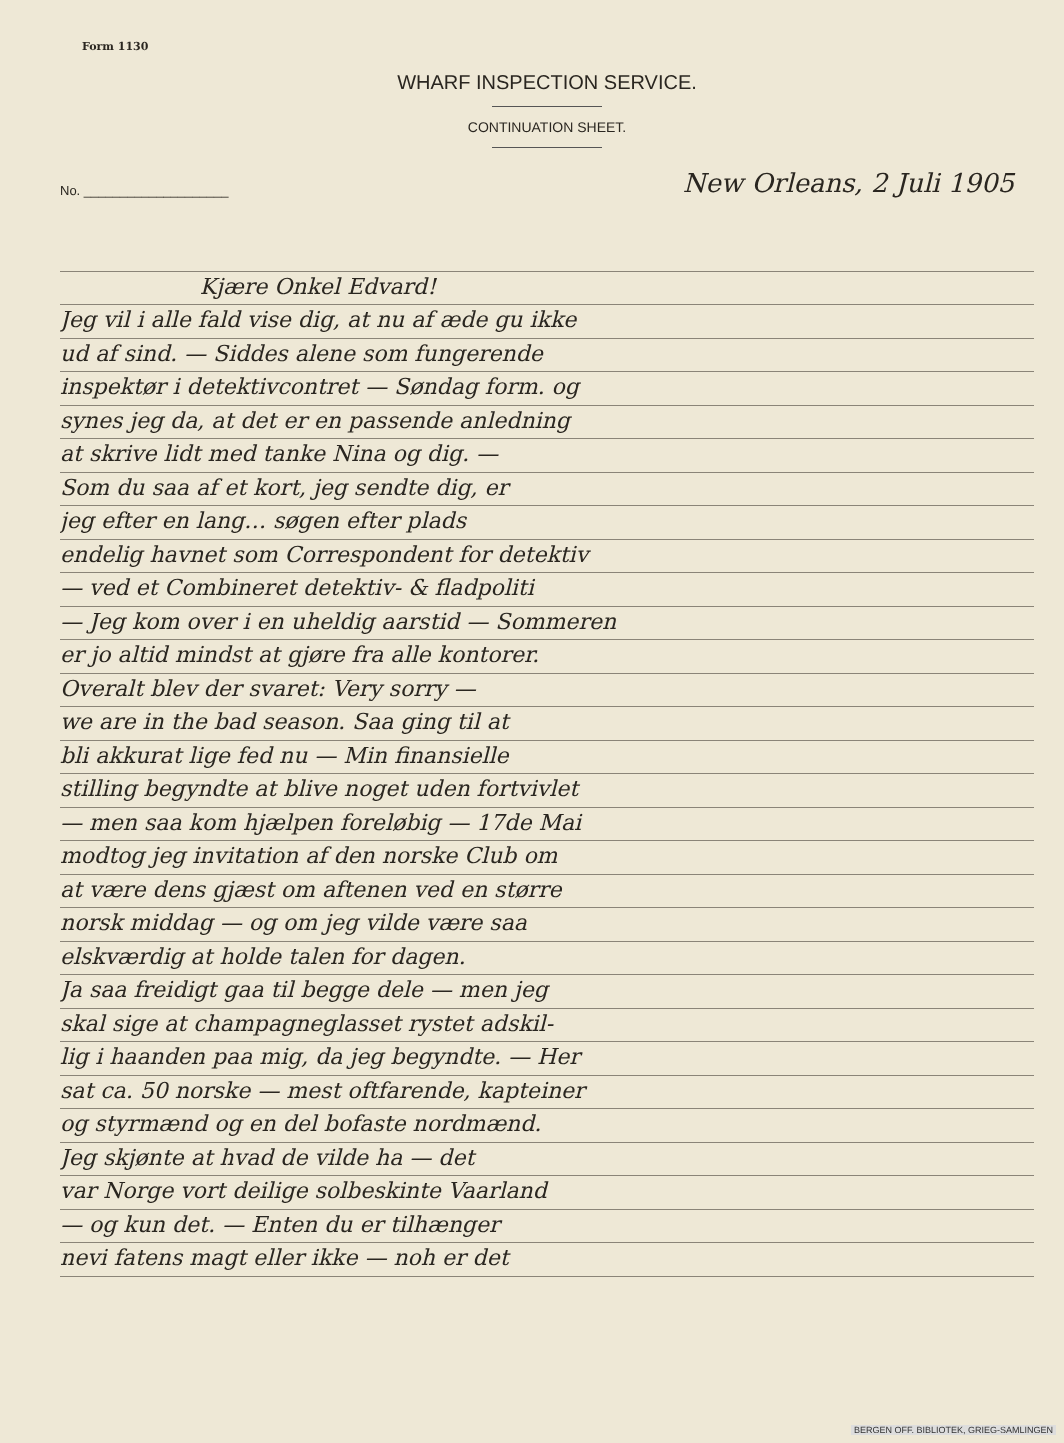Form 1130
WHARF INSPECTION SERVICE.
CONTINUATION SHEET.
No. ____________________
New Orleans, 2 Juli 1905
Kjære Onkel Edvard!
Jeg vil i alle fald vise dig, at nu af æde gu ikke
ud af sind. — Siddes alene som fungerende
inspektør i detektivcontret — Søndag form. og
synes jeg da, at det er en passende anledning
at skrive lidt med tanke Nina og dig. —
Som du saa af et kort, jeg sendte dig, er
jeg efter en lang… søgen efter plads
endelig havnet som Correspondent for detektiv
— ved et Combineret detektiv- & fladpoliti
— Jeg kom over i en uheldig aarstid — Sommeren
er jo altid mindst at gjøre fra alle kontorer.
Overalt blev der svaret: Very sorry —
we are in the bad season. Saa ging til at
bli akkurat lige fed nu — Min finansielle
stilling begyndte at blive noget uden fortvivlet
— men saa kom hjælpen foreløbig — 17de Mai
modtog jeg invitation af den norske Club om
at være dens gjæst om aftenen ved en større
norsk middag — og om jeg vilde være saa
elskværdig at holde talen for dagen.
Ja saa freidigt gaa til begge dele — men jeg
skal sige at champagneglasset rystet adskil-
lig i haanden paa mig, da jeg begyndte. — Her
sat ca. 50 norske — mest oftfarende, kapteiner
og styrmænd og en del bofaste nordmænd.
Jeg skjønte at hvad de vilde ha — det
var Norge vort deilige solbeskinte Vaarland
— og kun det. — Enten du er tilhænger
nevi fatens magt eller ikke — noh er det
BERGEN OFF. BIBLIOTEK, GRIEG-SAMLINGEN